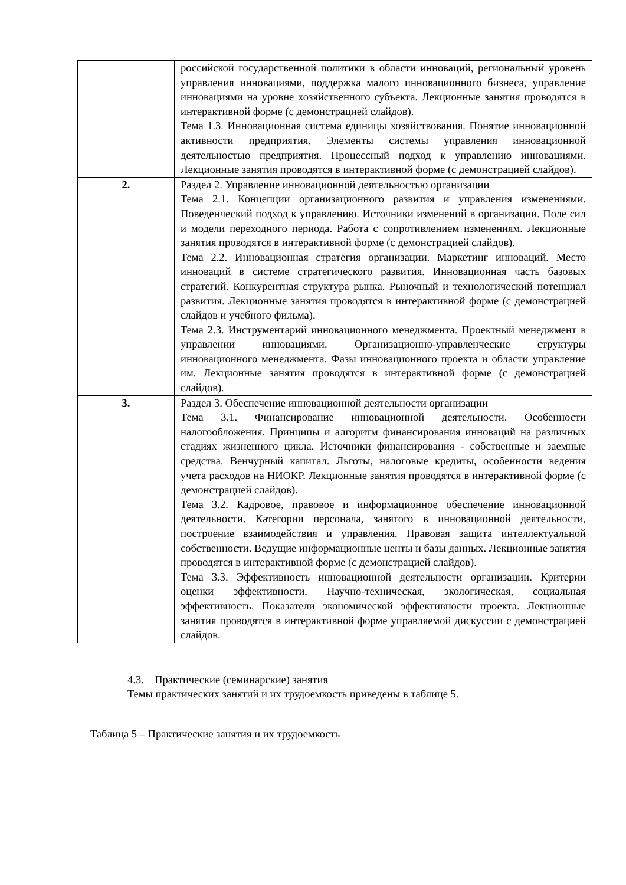| | российской государственной политики в области инноваций, региональный уровень управления инновациями, поддержка малого инновационного бизнеса, управление инновациями на уровне хозяйственного субъекта. Лекционные занятия проводятся в интерактивной форме (с демонстрацией слайдов). Тема 1.3. Инновационная система единицы хозяйствования. Понятие инновационной активности предприятия. Элементы системы управления инновационной деятельностью предприятия. Процессный подход к управлению инновациями. Лекционные занятия проводятся в интерактивной форме (с демонстрацией слайдов). |
| 2. | Раздел 2. Управление инновационной деятельностью организации Тема 2.1. Концепции организационного развития и управления изменениями. Поведенческий подход к управлению. Источники изменений в организации. Поле сил и модели переходного периода. Работа с сопротивлением изменениям. Лекционные занятия проводятся в интерактивной форме (с демонстрацией слайдов). Тема 2.2. Инновационная стратегия организации. Маркетинг инноваций. Место инноваций в системе стратегического развития. Инновационная часть базовых стратегий. Конкурентная структура рынка. Рыночный и технологический потенциал развития. Лекционные занятия проводятся в интерактивной форме (с демонстрацией слайдов и учебного фильма). Тема 2.3. Инструментарий инновационного менеджмента. Проектный менеджмент в управлении инновациями. Организационно-управленческие структуры инновационного менеджмента. Фазы инновационного проекта и области управление им. Лекционные занятия проводятся в интерактивной форме (с демонстрацией слайдов). |
| 3. | Раздел 3. Обеспечение инновационной деятельности организации Тема 3.1. Финансирование инновационной деятельности. Особенности налогообложения. Принципы и алгоритм финансирования инноваций на различных стадиях жизненного цикла. Источники финансирования - собственные и заемные средства. Венчурный капитал. Льготы, налоговые кредиты, особенности ведения учета расходов на НИОКР. Лекционные занятия проводятся в интерактивной форме (с демонстрацией слайдов). Тема 3.2. Кадровое, правовое и информационное обеспечение инновационной деятельности. Категории персонала, занятого в инновационной деятельности, построение взаимодействия и управления. Правовая защита интеллектуальной собственности. Ведущие информационные центы и базы данных. Лекционные занятия проводятся в интерактивной форме (с демонстрацией слайдов). Тема 3.3. Эффективность инновационной деятельности организации. Критерии оценки эффективности. Научно-техническая, экологическая, социальная эффективность. Показатели экономической эффективности проекта. Лекционные занятия проводятся в интерактивной форме управляемой дискуссии с демонстрацией слайдов. |
4.3. Практические (семинарские) занятия
Темы практических занятий и их трудоемкость приведены в таблице 5.
Таблица 5 – Практические занятия и их трудоемкость